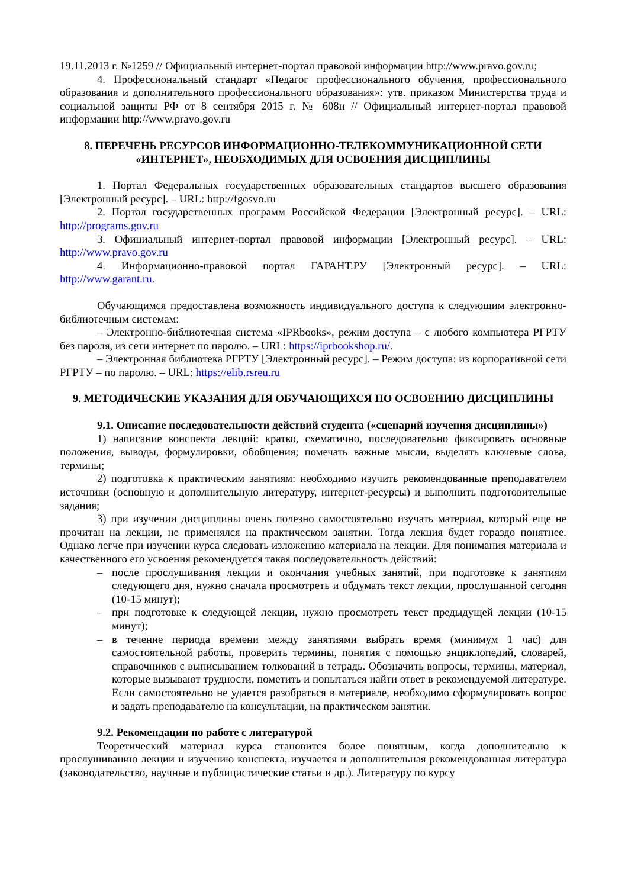19.11.2013 г. №1259 // Официальный интернет-портал правовой информации http://www.pravo.gov.ru;
4. Профессиональный стандарт «Педагог профессионального обучения, профессионального образования и дополнительного профессионального образования»: утв. приказом Министерства труда и социальной защиты РФ от 8 сентября 2015 г. № 608н // Официальный интернет-портал правовой информации http://www.pravo.gov.ru
8. ПЕРЕЧЕНЬ РЕСУРСОВ ИНФОРМАЦИОННО-ТЕЛЕКОММУНИКАЦИОННОЙ СЕТИ «ИНТЕРНЕТ», НЕОБХОДИМЫХ ДЛЯ ОСВОЕНИЯ ДИСЦИПЛИНЫ
1. Портал Федеральных государственных образовательных стандартов высшего образования [Электронный ресурс]. – URL: http://fgosvo.ru
2. Портал государственных программ Российской Федерации [Электронный ресурс]. – URL: http://programs.gov.ru
3. Официальный интернет-портал правовой информации [Электронный ресурс]. – URL: http://www.pravo.gov.ru
4. Информационно-правовой портал ГАРАНТ.РУ [Электронный ресурс]. – URL: http://www.garant.ru.
Обучающимся предоставлена возможность индивидуального доступа к следующим электронно-библиотечным системам:
– Электронно-библиотечная система «IPRbooks», режим доступа – с любого компьютера РГРТУ без пароля, из сети интернет по паролю. – URL: https://iprbookshop.ru/.
– Электронная библиотека РГРТУ [Электронный ресурс]. – Режим доступа: из корпоративной сети РГРТУ – по паролю. – URL: https://elib.rsreu.ru
9. МЕТОДИЧЕСКИЕ УКАЗАНИЯ ДЛЯ ОБУЧАЮЩИХСЯ ПО ОСВОЕНИЮ ДИСЦИПЛИНЫ
9.1. Описание последовательности действий студента («сценарий изучения дисциплины»)
1) написание конспекта лекций: кратко, схематично, последовательно фиксировать основные положения, выводы, формулировки, обобщения; помечать важные мысли, выделять ключевые слова, термины;
2) подготовка к практическим занятиям: необходимо изучить рекомендованные преподавателем источники (основную и дополнительную литературу, интернет-ресурсы) и выполнить подготовительные задания;
3) при изучении дисциплины очень полезно самостоятельно изучать материал, который еще не прочитан на лекции, не применялся на практическом занятии. Тогда лекция будет гораздо понятнее. Однако легче при изучении курса следовать изложению материала на лекции. Для понимания материала и качественного его усвоения рекомендуется такая последовательность действий:
– после прослушивания лекции и окончания учебных занятий, при подготовке к занятиям следующего дня, нужно сначала просмотреть и обдумать текст лекции, прослушанной сегодня (10-15 минут);
– при подготовке к следующей лекции, нужно просмотреть текст предыдущей лекции (10-15 минут);
– в течение периода времени между занятиями выбрать время (минимум 1 час) для самостоятельной работы, проверить термины, понятия с помощью энциклопедий, словарей, справочников с выписыванием толкований в тетрадь. Обозначить вопросы, термины, материал, которые вызывают трудности, пометить и попытаться найти ответ в рекомендуемой литературе. Если самостоятельно не удается разобраться в материале, необходимо сформулировать вопрос и задать преподавателю на консультации, на практическом занятии.
9.2. Рекомендации по работе с литературой
Теоретический материал курса становится более понятным, когда дополнительно к прослушиванию лекции и изучению конспекта, изучается и дополнительная рекомендованная литература (законодательство, научные и публицистические статьи и др.). Литературу по курсу